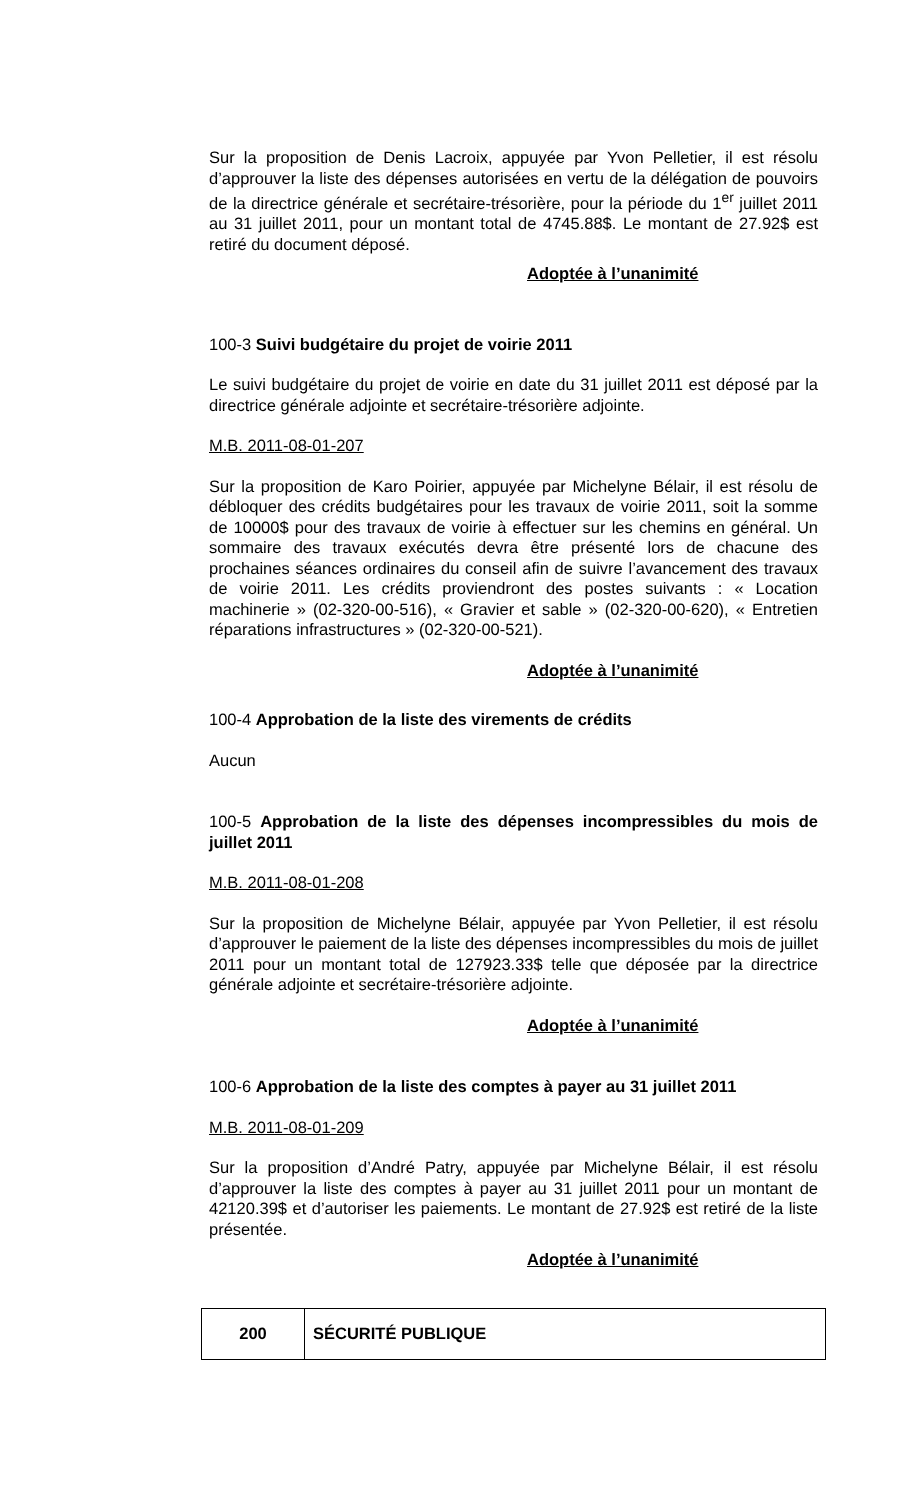Sur la proposition de Denis Lacroix, appuyée par Yvon Pelletier, il est résolu d’approuver la liste des dépenses autorisées en vertu de la délégation de pouvoirs de la directrice générale et secrétaire-trésorière, pour la période du 1<sup>er</sup> juillet 2011 au 31 juillet 2011, pour un montant total de 4745.88$. Le montant de 27.92$ est retiré du document déposé.
Adoptée à l’unanimité
100-3 Suivi budgétaire du projet de voirie 2011
Le suivi budgétaire du projet de voirie en date du 31 juillet 2011 est déposé par la directrice générale adjointe et secrétaire-trésorière adjointe.
M.B. 2011-08-01-207
Sur la proposition de Karo Poirier, appuyée par Michelyne Bélair, il est résolu de débloquer des crédits budgétaires pour les travaux de voirie 2011, soit la somme de 10000$ pour des travaux de voirie à effectuer sur les chemins en général. Un sommaire des travaux exécutés devra être présenté lors de chacune des prochaines séances ordinaires du conseil afin de suivre l’avancement des travaux de voirie 2011. Les crédits proviendront des postes suivants : « Location machinerie » (02-320-00-516), « Gravier et sable » (02-320-00-620), « Entretien réparations infrastructures » (02-320-00-521).
Adoptée à l’unanimité
100-4 Approbation de la liste des virements de crédits
Aucun
100-5 Approbation de la liste des dépenses incompressibles du mois de juillet 2011
M.B. 2011-08-01-208
Sur la proposition de Michelyne Bélair, appuyée par Yvon Pelletier, il est résolu d’approuver le paiement de la liste des dépenses incompressibles du mois de juillet 2011 pour un montant total de 127923.33$ telle que déposée par la directrice générale adjointe et secrétaire-trésorière adjointe.
Adoptée à l’unanimité
100-6 Approbation de la liste des comptes à payer au 31 juillet 2011
M.B. 2011-08-01-209
Sur la proposition d’André Patry, appuyée par Michelyne Bélair, il est résolu d’approuver la liste des comptes à payer au 31 juillet 2011 pour un montant de 42120.39$ et d’autoriser les paiements. Le montant de 27.92$ est retiré de la liste présentée.
Adoptée à l’unanimité
| 200 | SÉCURITÉ PUBLIQUE |